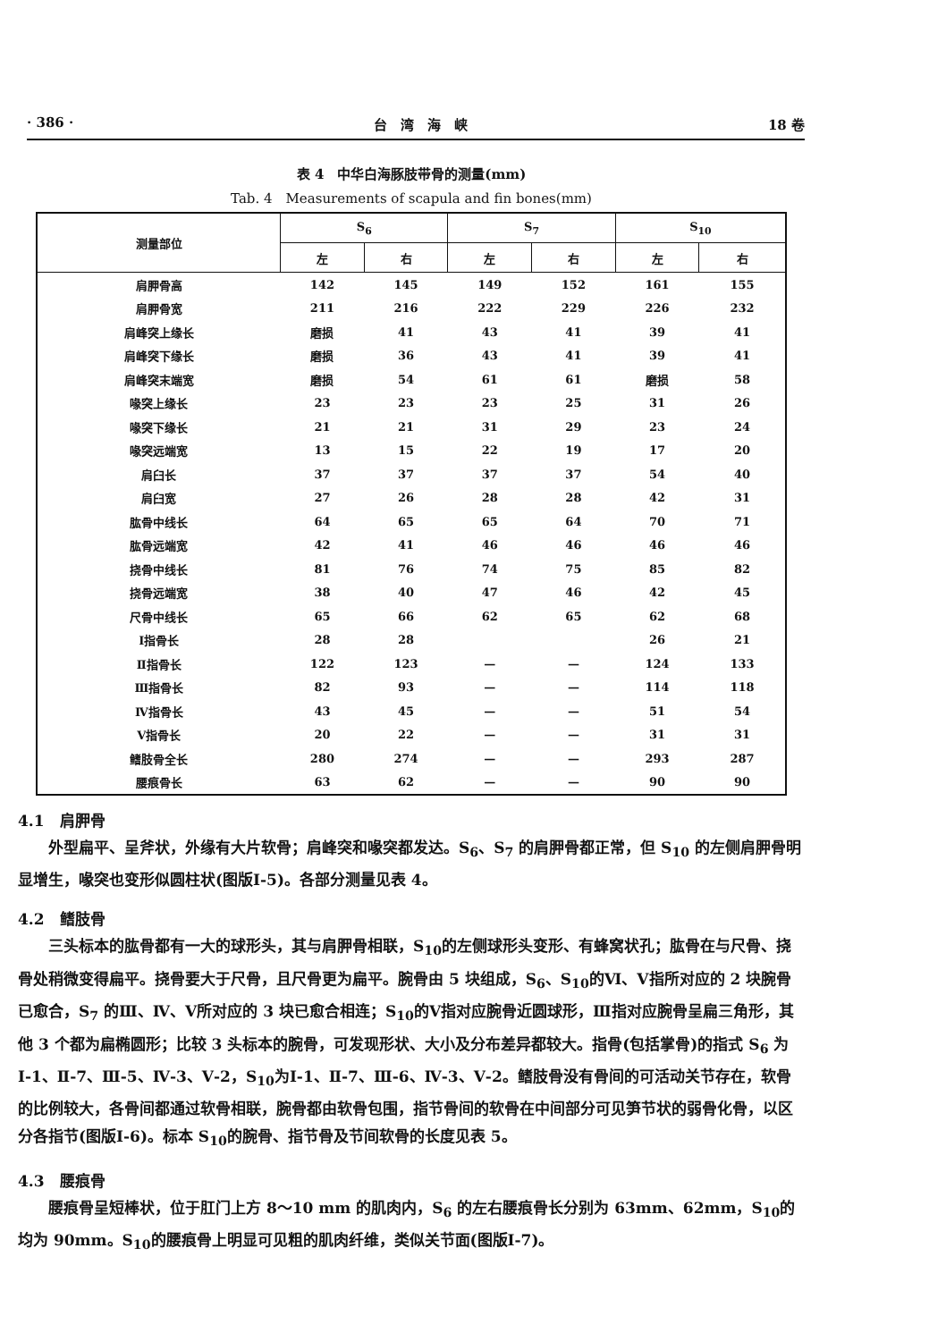· 386 · 台　湾　海　峡 18 卷
表 4　中华白海豚肢带骨的测量(mm)
Tab. 4　Measurements of scapula and fin bones(mm)
| 测量部位 | S<sub>6</sub> | | S<sub>7</sub> | | S<sub>10</sub> | |
| --- | --- | --- | --- | --- | --- | --- |
| | 左 | 右 | 左 | 右 | 左 | 右 |
| 肩胛骨高 | 142 | 145 | 149 | 152 | 161 | 155 |
| 肩胛骨宽 | 211 | 216 | 222 | 229 | 226 | 232 |
| 肩峰突上缘长 | 磨损 | 41 | 43 | 41 | 39 | 41 |
| 肩峰突下缘长 | 磨损 | 36 | 43 | 41 | 39 | 41 |
| 肩峰突末端宽 | 磨损 | 54 | 61 | 61 | 磨损 | 58 |
| 喙突上缘长 | 23 | 23 | 23 | 25 | 31 | 26 |
| 喙突下缘长 | 21 | 21 | 31 | 29 | 23 | 24 |
| 喙突远端宽 | 13 | 15 | 22 | 19 | 17 | 20 |
| 肩臼长 | 37 | 37 | 37 | 37 | 54 | 40 |
| 肩臼宽 | 27 | 26 | 28 | 28 | 42 | 31 |
| 肱骨中线长 | 64 | 65 | 65 | 64 | 70 | 71 |
| 肱骨远端宽 | 42 | 41 | 46 | 46 | 46 | 46 |
| 挠骨中线长 | 81 | 76 | 74 | 75 | 85 | 82 |
| 挠骨远端宽 | 38 | 40 | 47 | 46 | 42 | 45 |
| 尺骨中线长 | 65 | 66 | 62 | 65 | 62 | 68 |
| Ⅰ指骨长 | 28 | 28 | | | 26 | 21 |
| Ⅱ指骨长 | 122 | 123 | — | — | 124 | 133 |
| Ⅲ指骨长 | 82 | 93 | — | — | 114 | 118 |
| Ⅳ指骨长 | 43 | 45 | — | — | 51 | 54 |
| Ⅴ指骨长 | 20 | 22 | — | — | 31 | 31 |
| 鳍肢骨全长 | 280 | 274 | — | — | 293 | 287 |
| 腰痕骨长 | 63 | 62 | — | — | 90 | 90 |
4.1　肩胛骨
外型扁平、呈斧状，外缘有大片软骨；肩峰突和喙突都发达。S<sub>6</sub>、S<sub>7</sub> 的肩胛骨都正常，但 S<sub>10</sub> 的左侧肩胛骨明显增生，喙突也变形似圆柱状(图版Ⅰ-5)。各部分测量见表 4。
4.2　鳍肢骨
三头标本的肱骨都有一大的球形头，其与肩胛骨相联，S<sub>10</sub>的左侧球形头变形、有蜂窝状孔；肱骨在与尺骨、挠骨处稍微变得扁平。挠骨要大于尺骨，且尺骨更为扁平。腕骨由 5 块组成，S<sub>6</sub>、S<sub>10</sub>的Ⅵ、Ⅴ指所对应的 2 块腕骨已愈合，S<sub>7</sub> 的Ⅲ、Ⅳ、Ⅴ所对应的 3 块已愈合相连；S<sub>10</sub>的Ⅴ指对应腕骨近圆球形，Ⅲ指对应腕骨呈扁三角形，其他 3 个都为扁椭圆形；比较 3 头标本的腕骨，可发现形状、大小及分布差异都较大。指骨(包括掌骨)的指式 S<sub>6</sub> 为Ⅰ-1、Ⅱ-7、Ⅲ-5、Ⅳ-3、Ⅴ-2，S<sub>10</sub>为Ⅰ-1、Ⅱ-7、Ⅲ-6、Ⅳ-3、Ⅴ-2。鳍肢骨没有骨间的可活动关节存在，软骨的比例较大，各骨间都通过软骨相联，腕骨都由软骨包围，指节骨间的软骨在中间部分可见笋节状的弱骨化骨，以区分各指节(图版Ⅰ-6)。标本 S<sub>10</sub>的腕骨、指节骨及节间软骨的长度见表 5。
4.3　腰痕骨
腰痕骨呈短棒状，位于肛门上方 8～10 mm 的肌肉内，S<sub>6</sub> 的左右腰痕骨长分别为 63mm、62mm，S<sub>10</sub>的均为 90mm。S<sub>10</sub>的腰痕骨上明显可见粗的肌肉纤维，类似关节面(图版Ⅰ-7)。